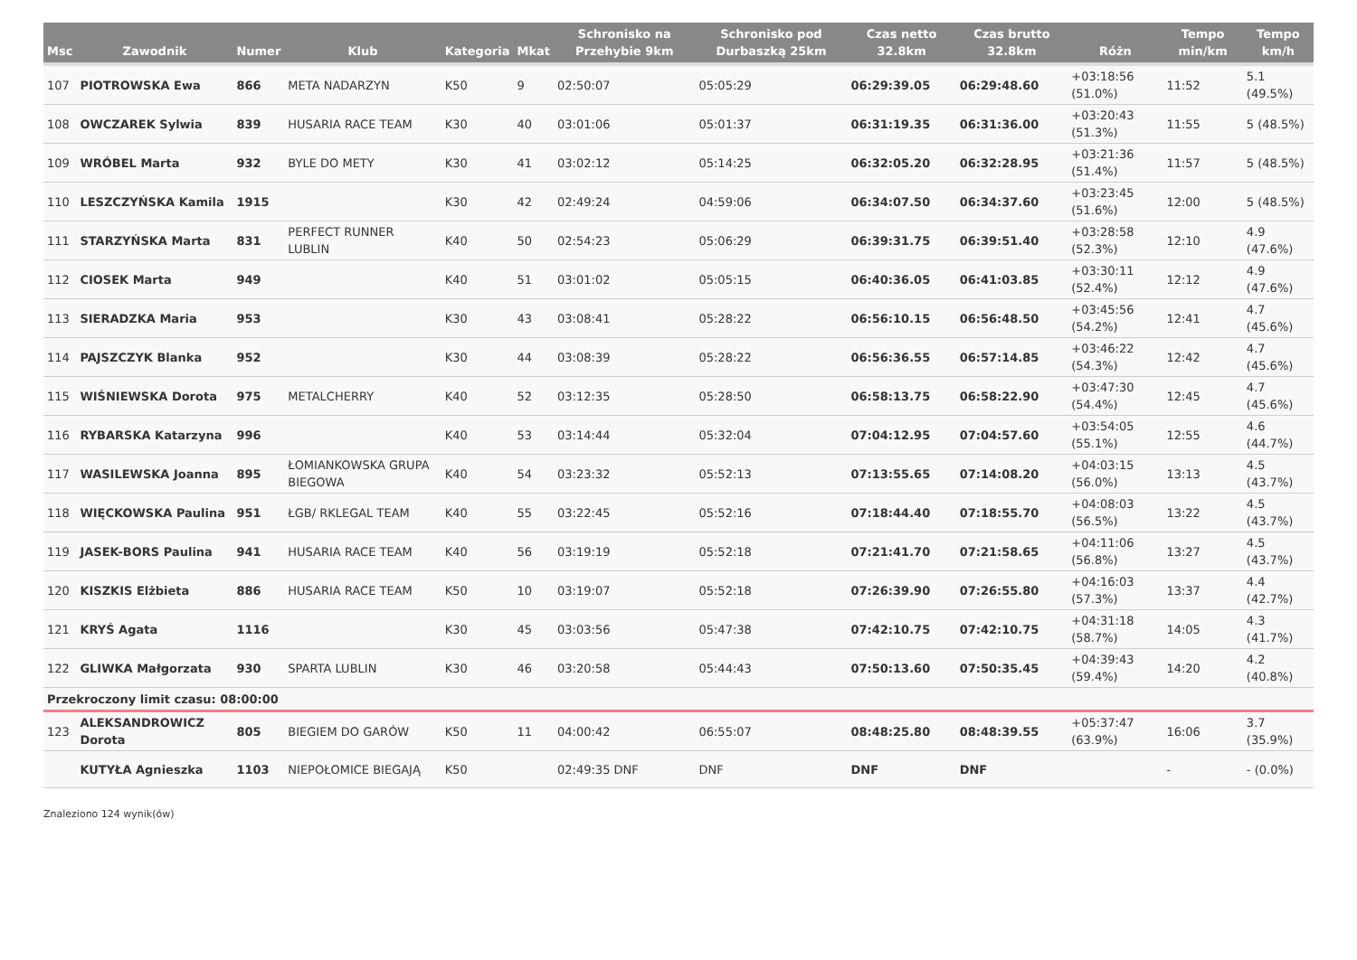| Msc | Zawodnik | Numer | Klub | Kategoria | Mkat | Schronisko na Przehybie 9km | Schronisko pod Durbaszką 25km | Czas netto 32.8km | Czas brutto 32.8km | Różn | Tempo min/km | Tempo km/h |
| --- | --- | --- | --- | --- | --- | --- | --- | --- | --- | --- | --- | --- |
| 107 | PIOTROWSKA Ewa | 866 | META NADARZYN | K50 | 9 | 02:50:07 | 05:05:29 | 06:29:39.05 | 06:29:48.60 | +03:18:56 (51.0%) | 11:52 | 5.1 (49.5%) |
| 108 | OWCZAREK Sylwia | 839 | HUSARIA RACE TEAM | K30 | 40 | 03:01:06 | 05:01:37 | 06:31:19.35 | 06:31:36.00 | +03:20:43 (51.3%) | 11:55 | 5 (48.5%) |
| 109 | WRÓBEL Marta | 932 | BYLE DO METY | K30 | 41 | 03:02:12 | 05:14:25 | 06:32:05.20 | 06:32:28.95 | +03:21:36 (51.4%) | 11:57 | 5 (48.5%) |
| 110 | LESZCZYŃSKA Kamila | 1915 | | K30 | 42 | 02:49:24 | 04:59:06 | 06:34:07.50 | 06:34:37.60 | +03:23:45 (51.6%) | 12:00 | 5 (48.5%) |
| 111 | STARZYŃSKA Marta | 831 | PERFECT RUNNER LUBLIN | K40 | 50 | 02:54:23 | 05:06:29 | 06:39:31.75 | 06:39:51.40 | +03:28:58 (52.3%) | 12:10 | 4.9 (47.6%) |
| 112 | CIOSEK Marta | 949 | | K40 | 51 | 03:01:02 | 05:05:15 | 06:40:36.05 | 06:41:03.85 | +03:30:11 (52.4%) | 12:12 | 4.9 (47.6%) |
| 113 | SIERADZKA Maria | 953 | | K30 | 43 | 03:08:41 | 05:28:22 | 06:56:10.15 | 06:56:48.50 | +03:45:56 (54.2%) | 12:41 | 4.7 (45.6%) |
| 114 | PAJSZCZYK Blanka | 952 | | K30 | 44 | 03:08:39 | 05:28:22 | 06:56:36.55 | 06:57:14.85 | +03:46:22 (54.3%) | 12:42 | 4.7 (45.6%) |
| 115 | WIŚNIEWSKA Dorota | 975 | METALCHERRY | K40 | 52 | 03:12:35 | 05:28:50 | 06:58:13.75 | 06:58:22.90 | +03:47:30 (54.4%) | 12:45 | 4.7 (45.6%) |
| 116 | RYBARSKA Katarzyna | 996 | | K40 | 53 | 03:14:44 | 05:32:04 | 07:04:12.95 | 07:04:57.60 | +03:54:05 (55.1%) | 12:55 | 4.6 (44.7%) |
| 117 | WASILEWSKA Joanna | 895 | ŁOMIANKOWSKA GRUPA BIEGOWA | K40 | 54 | 03:23:32 | 05:52:13 | 07:13:55.65 | 07:14:08.20 | +04:03:15 (56.0%) | 13:13 | 4.5 (43.7%) |
| 118 | WIĘCKOWSKA Paulina | 951 | ŁGB/ RKLEGAL TEAM | K40 | 55 | 03:22:45 | 05:52:16 | 07:18:44.40 | 07:18:55.70 | +04:08:03 (56.5%) | 13:22 | 4.5 (43.7%) |
| 119 | JASEK-BORS Paulina | 941 | HUSARIA RACE TEAM | K40 | 56 | 03:19:19 | 05:52:18 | 07:21:41.70 | 07:21:58.65 | +04:11:06 (56.8%) | 13:27 | 4.5 (43.7%) |
| 120 | KISZKIS Elżbieta | 886 | HUSARIA RACE TEAM | K50 | 10 | 03:19:07 | 05:52:18 | 07:26:39.90 | 07:26:55.80 | +04:16:03 (57.3%) | 13:37 | 4.4 (42.7%) |
| 121 | KRYŚ Agata | 1116 | | K30 | 45 | 03:03:56 | 05:47:38 | 07:42:10.75 | 07:42:10.75 | +04:31:18 (58.7%) | 14:05 | 4.3 (41.7%) |
| 122 | GLIWKA Małgorzata | 930 | SPARTA LUBLIN | K30 | 46 | 03:20:58 | 05:44:43 | 07:50:13.60 | 07:50:35.45 | +04:39:43 (59.4%) | 14:20 | 4.2 (40.8%) |
| Przekroczony limit czasu: 08:00:00 | | | | | | | | | | | | |
| 123 | ALEKSANDROWICZ Dorota | 805 | BIEGIEM DO GARÓW | K50 | 11 | 04:00:42 | 06:55:07 | 08:48:25.80 | 08:48:39.55 | +05:37:47 (63.9%) | 16:06 | 3.7 (35.9%) |
| | KUTYŁA Agnieszka | 1103 | NIEPOŁOMICE BIEGAJĄ | K50 | | 02:49:35 DNF | DNF | DNF | DNF | | - | - (0.0%) |
Znaleziono 124 wynik(ów)